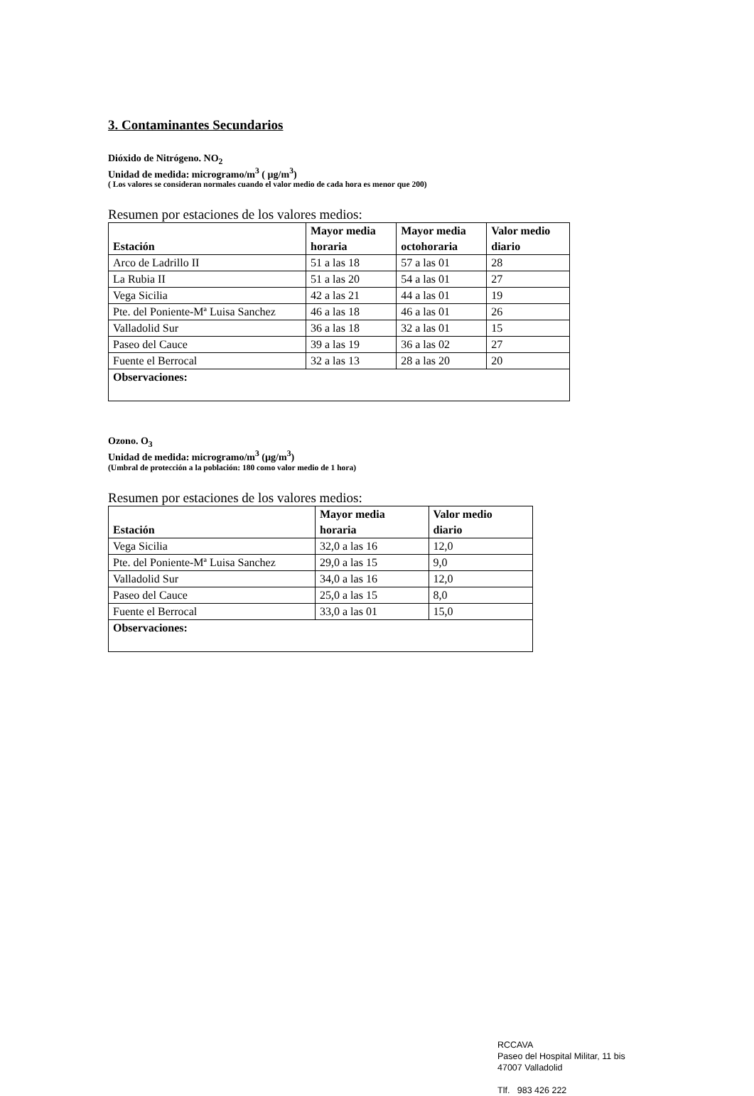3. Contaminantes Secundarios
Dióxido de Nitrógeno. NO<sub>2</sub>
Unidad de medida: microgramo/m<sup>3</sup> ( µg/m<sup>3</sup>)
( Los valores se consideran normales cuando el valor medio de cada hora es menor que 200)
Resumen por estaciones de los valores medios:
| Estación | Mayor media horaria | Mayor media octohoraria | Valor medio diario |
| --- | --- | --- | --- |
| Arco de Ladrillo II | 51 a las 18 | 57 a las 01 | 28 |
| La Rubia II | 51 a las 20 | 54 a las 01 | 27 |
| Vega Sicilia | 42 a las 21 | 44 a las 01 | 19 |
| Pte. del Poniente-Mª Luisa Sanchez | 46 a las 18 | 46 a las 01 | 26 |
| Valladolid Sur | 36 a las 18 | 32 a las 01 | 15 |
| Paseo del Cauce | 39 a las 19 | 36 a las 02 | 27 |
| Fuente el Berrocal | 32 a las 13 | 28 a las 20 | 20 |
| Observaciones: | | | |
Ozono. O<sub>3</sub>
Unidad de medida: microgramo/m<sup>3</sup> (µg/m<sup>3</sup>)
(Umbral de protección a la población: 180 como valor medio de 1 hora)
Resumen por estaciones de los valores medios:
| Estación | Mayor media horaria | Valor medio diario |
| --- | --- | --- |
| Vega Sicilia | 32,0 a las 16 | 12,0 |
| Pte. del Poniente-Mª Luisa Sanchez | 29,0 a las 15 | 9,0 |
| Valladolid Sur | 34,0 a las 16 | 12,0 |
| Paseo del Cauce | 25,0 a las 15 | 8,0 |
| Fuente el Berrocal | 33,0 a las 01 | 15,0 |
| Observaciones: | | |
RCCAVA
Paseo del Hospital Militar, 11 bis
47007 Valladolid
Tlf. 983 426 222